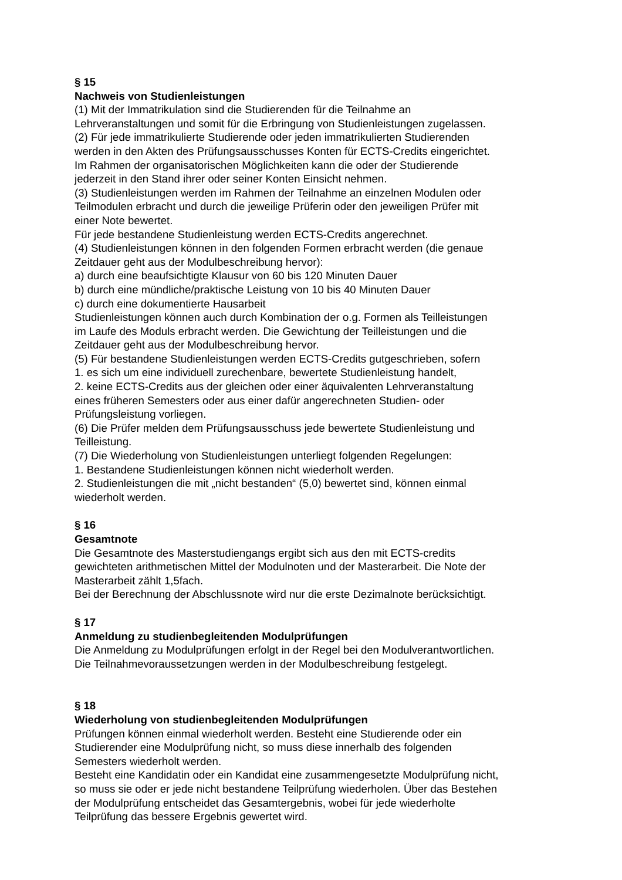§ 15
Nachweis von Studienleistungen
(1) Mit der Immatrikulation sind die Studierenden für die Teilnahme an
Lehrveranstaltungen und somit für die Erbringung von Studienleistungen zugelassen.
(2) Für jede immatrikulierte Studierende oder jeden immatrikulierten Studierenden
werden in den Akten des Prüfungsausschusses Konten für ECTS-Credits eingerichtet.
Im Rahmen der organisatorischen Möglichkeiten kann die oder der Studierende
jederzeit in den Stand ihrer oder seiner Konten Einsicht nehmen.
(3) Studienleistungen werden im Rahmen der Teilnahme an einzelnen Modulen oder
Teilmodulen erbracht und durch die jeweilige Prüferin oder den jeweiligen Prüfer mit
einer Note bewertet.
Für jede bestandene Studienleistung werden ECTS-Credits angerechnet.
(4) Studienleistungen können in den folgenden Formen erbracht werden (die genaue
Zeitdauer geht aus der Modulbeschreibung hervor):
a) durch eine beaufsichtigte Klausur von 60 bis 120 Minuten Dauer
b) durch eine mündliche/praktische Leistung von 10 bis 40 Minuten Dauer
c) durch eine dokumentierte Hausarbeit
Studienleistungen können auch durch Kombination der o.g. Formen als Teilleistungen
im Laufe des Moduls erbracht werden. Die Gewichtung der Teilleistungen und die
Zeitdauer geht aus der Modulbeschreibung hervor.
(5) Für bestandene Studienleistungen werden ECTS-Credits gutgeschrieben, sofern
1. es sich um eine individuell zurechenbare, bewertete Studienleistung handelt,
2. keine ECTS-Credits aus der gleichen oder einer äquivalenten Lehrveranstaltung
eines früheren Semesters oder aus einer dafür angerechneten Studien- oder
Prüfungsleistung vorliegen.
(6) Die Prüfer melden dem Prüfungsausschuss jede bewertete Studienleistung und
Teilleistung.
(7) Die Wiederholung von Studienleistungen unterliegt folgenden Regelungen:
1. Bestandene Studienleistungen können nicht wiederholt werden.
2. Studienleistungen die mit „nicht bestanden“ (5,0) bewertet sind, können einmal
wiederholt werden.
§ 16
Gesamtnote
Die Gesamtnote des Masterstudiengangs ergibt sich aus den mit ECTS-credits
gewichteten arithmetischen Mittel der Modulnoten und der Masterarbeit. Die Note der
Masterarbeit zählt 1,5fach.
Bei der Berechnung der Abschlussnote wird nur die erste Dezimalnote berücksichtigt.
§ 17
Anmeldung zu studienbegleitenden Modulprüfungen
Die Anmeldung zu Modulprüfungen erfolgt in der Regel bei den Modulverantwortlichen.
Die Teilnahmevoraussetzungen werden in der Modulbeschreibung festgelegt.
§ 18
Wiederholung von studienbegleitenden Modulprüfungen
Prüfungen können einmal wiederholt werden. Besteht eine Studierende oder ein
Studierender eine Modulprüfung nicht, so muss diese innerhalb des folgenden
Semesters wiederholt werden.
Besteht eine Kandidatin oder ein Kandidat eine zusammengesetzte Modulprüfung nicht,
so muss sie oder er jede nicht bestandene Teilprüfung wiederholen. Über das Bestehen
der Modulprüfung entscheidet das Gesamtergebnis, wobei für jede wiederholte
Teilprüfung das bessere Ergebnis gewertet wird.